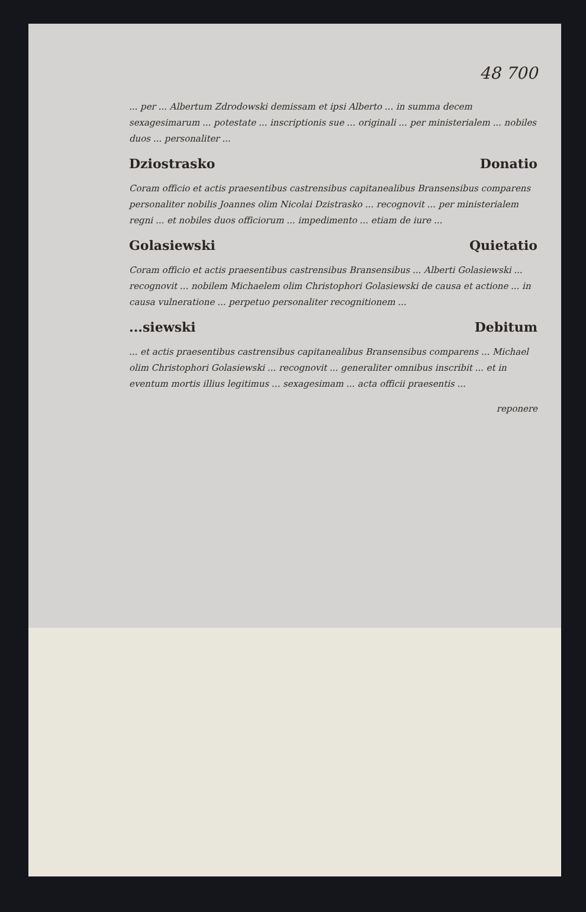48 700
... per ... Albertum Zdrodowski demissam et ipsi Alberto ... in summa decem sexagesimarum ... potestate ... inscriptionis sue ... originali ... per ministerialem ... nobiles duos ... personaliter ...
Dziostrasko Donatio
Coram officio et actis praesentibus castrensibus capitanealibus Bransensibus comparens personaliter nobilis Joannes olim Nicolai Dzistrasko ... recognovit ... per ministerialem regni ... et nobiles duos officiorum ... impedimento ... etiam de iure ...
Golasiewski Quietatio
Coram officio et actis praesentibus castrensibus Bransensibus ... Alberti Golasiewski ... recognovit ... nobilem Michaelem olim Christophori Golasiewski de causa et actione ... in causa vulneratione ... perpetuo personaliter recognitionem ...
...siewski Debitum
... et actis praesentibus castrensibus capitanealibus Bransensibus comparens ... Michael olim Christophori Golasiewski ... recognovit ... generaliter omnibus inscribit ... et in eventum mortis illius legitimus ... sexagesimam ... acta officii praesentis ...
reponere